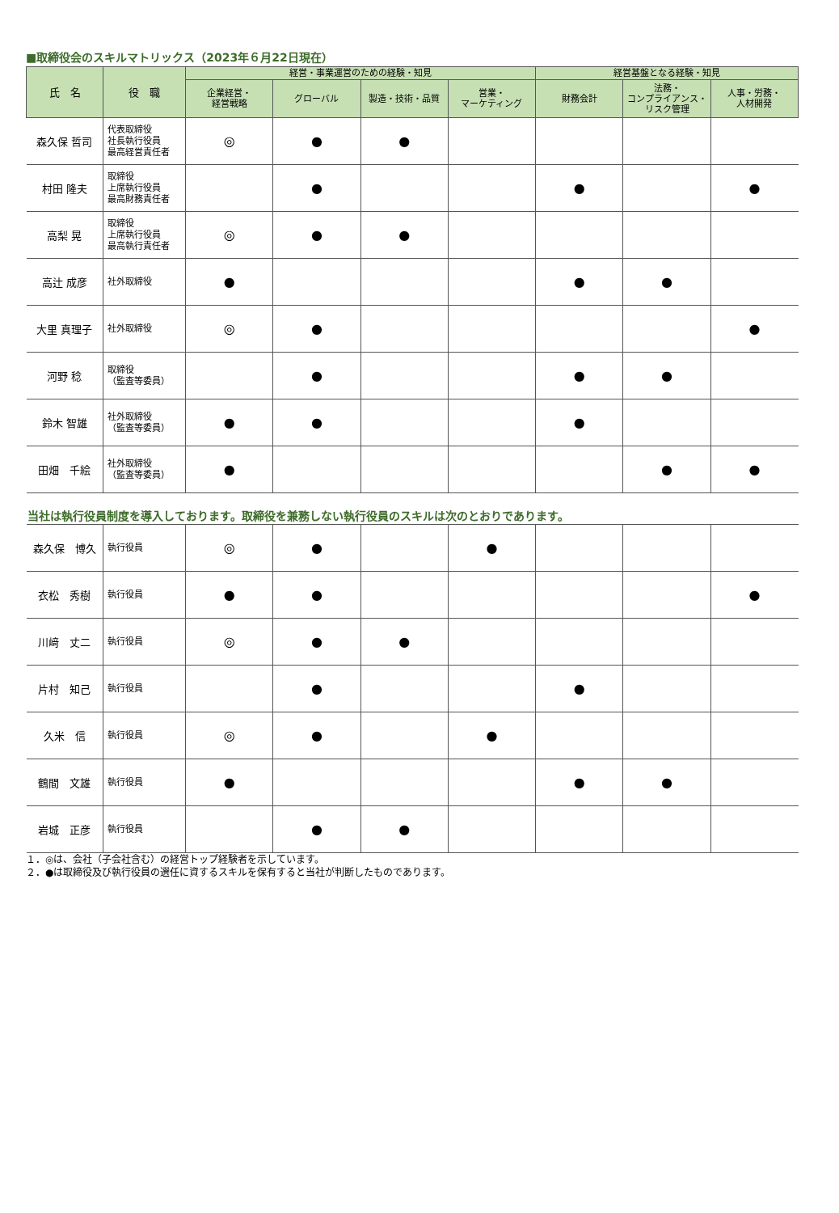■取締役会のスキルマトリックス（2023年６月22日現在）
| 氏 名 | 役 職 | 経営・事業運営のための経験・知見 | | | | 経営基盤となる経験・知見 | | |
| --- | --- | --- | --- | --- | --- | --- | --- | --- |
| | | 企業経営・ 経営戦略 | グローバル | 製造・技術・品質 | 営業・ マーケティング | 財務会計 | 法務・ コンプライアンス・ リスク管理 | 人事・労務・ 人材開発 |
| 森久保 哲司 | 代表取締役 社長執行役員 最高経営責任者 | ◎ | ● | ● | | | | |
| 村田 隆夫 | 取締役 上席執行役員 最高財務責任者 | | ● | | | ● | | ● |
| 高梨 晃 | 取締役 上席執行役員 最高執行責任者 | ◎ | ● | ● | | | | |
| 高辻 成彦 | 社外取締役 | ● | | | | ● | ● | |
| 大里 真理子 | 社外取締役 | ◎ | ● | | | | | ● |
| 河野 稔 | 取締役 （監査等委員） | | ● | | | ● | ● | |
| 鈴木 智雄 | 社外取締役 （監査等委員） | ● | ● | | | ● | | |
| 田畑 千絵 | 社外取締役 （監査等委員） | ● | | | | | ● | ● |
| 当社は執行役員制度を導入しております。取締役を兼務しない執行役員のスキルは次のとおりであります。 | | | | | | | | |
| 森久保 博久 | 執行役員 | ◎ | ● | | ● | | | |
| 衣松 秀樹 | 執行役員 | ● | ● | | | | | ● |
| 川﨑 丈二 | 執行役員 | ◎ | ● | ● | | | | |
| 片村 知己 | 執行役員 | | ● | | | ● | | |
| 久米 信 | 執行役員 | ◎ | ● | | ● | | | |
| 鶴間 文雄 | 執行役員 | ● | | | | ● | ● | |
| 岩城 正彦 | 執行役員 | | ● | ● | | | | |
１．◎は、会社（子会社含む）の経営トップ経験者を示しています。
２．●は取締役及び執行役員の選任に資するスキルを保有すると当社が判断したものであります。